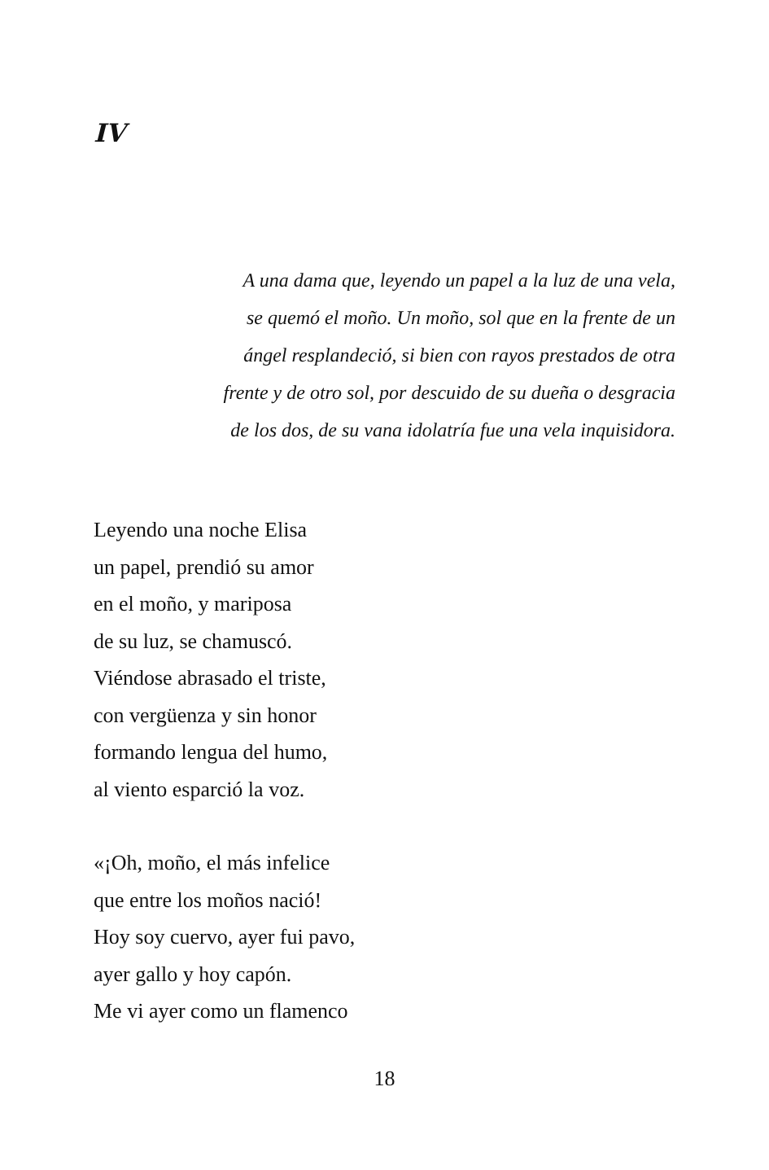IV
A una dama que, leyendo un papel a la luz de una vela,
se quemó el moño. Un moño, sol que en la frente de un
ángel resplandeció, si bien con rayos prestados de otra
frente y de otro sol, por descuido de su dueña o desgracia
de los dos, de su vana idolatría fue una vela inquisidora.
Leyendo una noche Elisa
un papel, prendió su amor
en el moño, y mariposa
de su luz, se chamuscó.
Viéndose abrasado el triste,
con vergüenza y sin honor
formando lengua del humo,
al viento esparció la voz.
«¡Oh, moño, el más infelice
que entre los moños nació!
Hoy soy cuervo, ayer fui pavo,
ayer gallo y hoy capón.
Me vi ayer como un flamenco
18